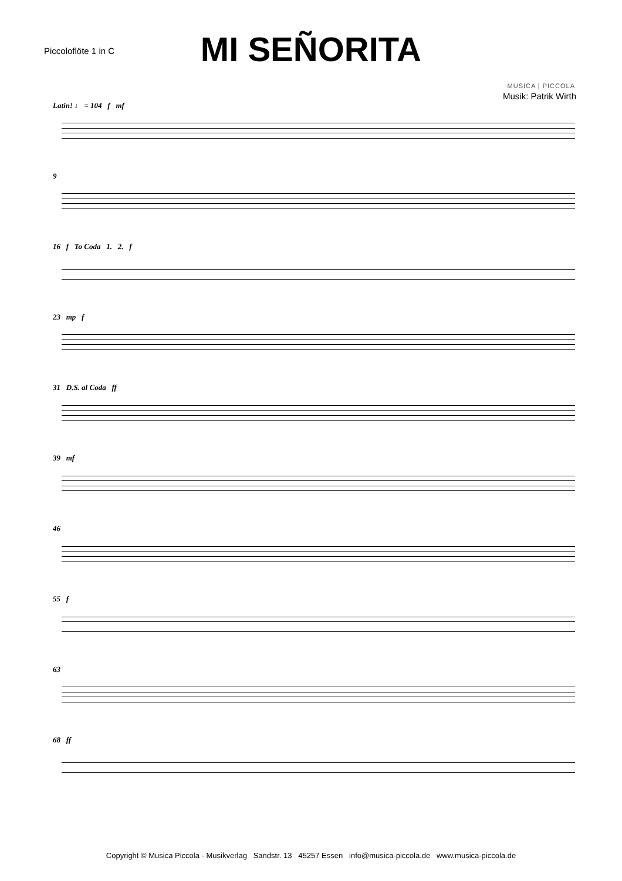Piccoloflöte 1 in C
MI SEÑORITA
MUSICA | PICCOLA
Musik: Patrik Wirth
Latin! ♩ = 104 f mf
9
16 f To Coda 1. 2. f
23 mp f
31 D.S. al Coda ff
39 mf
46
55 f
63
68 ff
Copyright © Musica Piccola - Musikverlag Sandstr. 13 45257 Essen info@musica-piccola.de www.musica-piccola.de